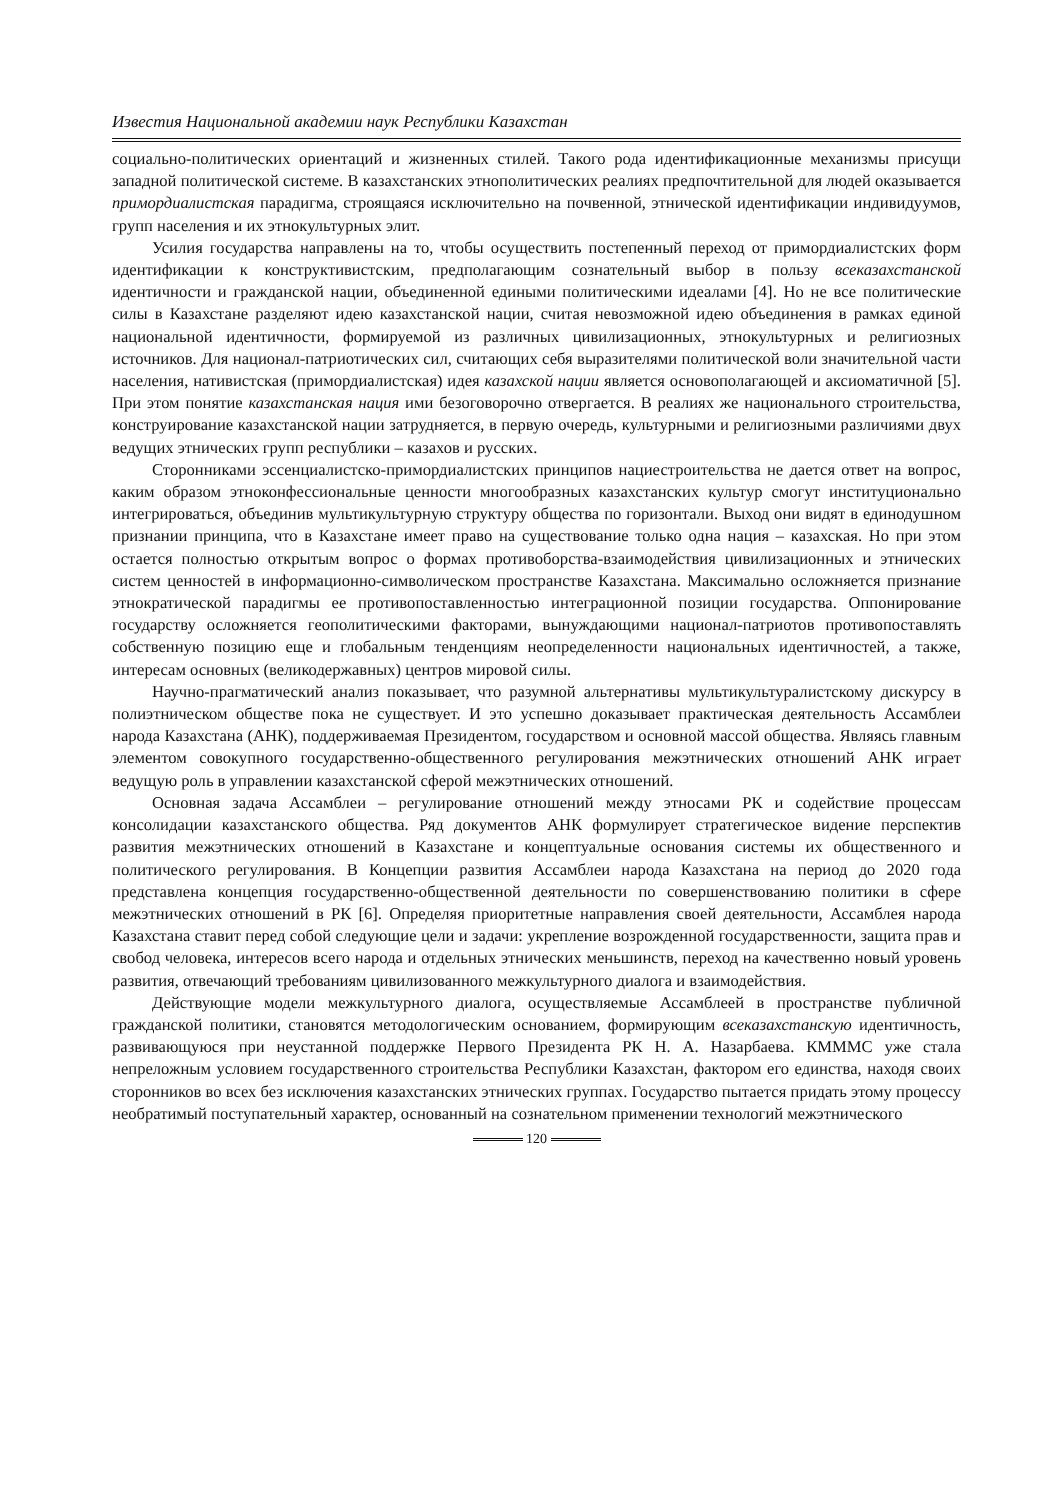Известия Национальной академии наук Республики Казахстан
социально-политических ориентаций и жизненных стилей. Такого рода идентификационные механизмы присущи западной политической системе. В казахстанских этнополитических реалиях предпочтительной для людей оказывается примордиалистская парадигма, строящаяся исключительно на почвенной, этнической идентификации индивидуумов, групп населения и их этнокультурных элит.
Усилия государства направлены на то, чтобы осуществить постепенный переход от примордиалистских форм идентификации к конструктивистским, предполагающим сознательный выбор в пользу всеказахстанской идентичности и гражданской нации, объединенной едиными политическими идеалами [4]. Но не все политические силы в Казахстане разделяют идею казахстанской нации, считая невозможной идею объединения в рамках единой национальной идентичности, формируемой из различных цивилизационных, этнокультурных и религиозных источников. Для национал-патриотических сил, считающих себя выразителями политической воли значительной части населения, нативистская (примордиалистская) идея казахской нации является основополагающей и аксиоматичной [5]. При этом понятие казахстанская нация ими безоговорочно отвергается. В реалиях же национального строительства, конструирование казахстанской нации затрудняется, в первую очередь, культурными и религиозными различиями двух ведущих этнических групп республики – казахов и русских.
Сторонниками эссенциалистско-примордиалистских принципов нациестроительства не дается ответ на вопрос, каким образом этноконфессиональные ценности многообразных казахстанских культур смогут институционально интегрироваться, объединив мультикультурную структуру общества по горизонтали. Выход они видят в единодушном признании принципа, что в Казахстане имеет право на существование только одна нация – казахская. Но при этом остается полностью открытым вопрос о формах противоборства-взаимодействия цивилизационных и этнических систем ценностей в информационно-символическом пространстве Казахстана. Максимально осложняется признание этнократической парадигмы ее противопоставленностью интеграционной позиции государства. Оппонирование государству осложняется геополитическими факторами, вынуждающими национал-патриотов противопоставлять собственную позицию еще и глобальным тенденциям неопределенности национальных идентичностей, а также, интересам основных (великодержавных) центров мировой силы.
Научно-прагматический анализ показывает, что разумной альтернативы мультикультуралистскому дискурсу в полиэтническом обществе пока не существует. И это успешно доказывает практическая деятельность Ассамблеи народа Казахстана (АНК), поддерживаемая Президентом, государством и основной массой общества. Являясь главным элементом совокупного государственно-общественного регулирования межэтнических отношений АНК играет ведущую роль в управлении казахстанской сферой межэтнических отношений.
Основная задача Ассамблеи – регулирование отношений между этносами РК и содействие процессам консолидации казахстанского общества. Ряд документов АНК формулирует стратегическое видение перспектив развития межэтнических отношений в Казахстане и концептуальные основания системы их общественного и политического регулирования. В Концепции развития Ассамблеи народа Казахстана на период до 2020 года представлена концепция государственно-общественной деятельности по совершенствованию политики в сфере межэтнических отношений в РК [6]. Определяя приоритетные направления своей деятельности, Ассамблея народа Казахстана ставит перед собой следующие цели и задачи: укрепление возрожденной государственности, защита прав и свобод человека, интересов всего народа и отдельных этнических меньшинств, переход на качественно новый уровень развития, отвечающий требованиям цивилизованного межкультурного диалога и взаимодействия.
Действующие модели межкультурного диалога, осуществляемые Ассамблеей в пространстве публичной гражданской политики, становятся методологическим основанием, формирующим всеказахстанскую идентичность, развивающуюся при неустанной поддержке Первого Президента РК Н. А. Назарбаева. КМММС уже стала непреложным условием государственного строительства Республики Казахстан, фактором его единства, находя своих сторонников во всех без исключения казахстанских этнических группах. Государство пытается придать этому процессу необратимый поступательный характер, основанный на сознательном применении технологий межэтнического
120